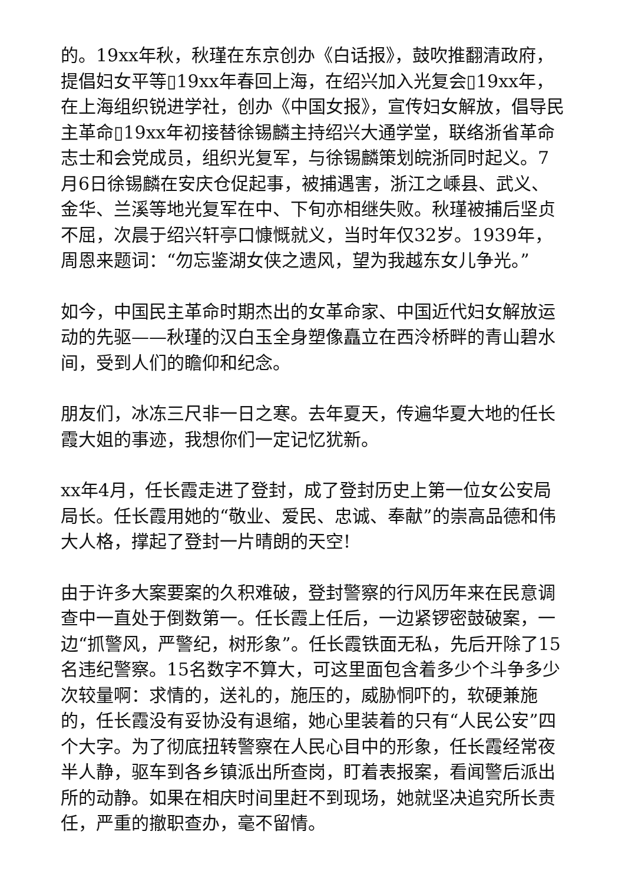的。19xx年秋，秋瑾在东京创办《白话报》，鼓吹推翻清政府，提倡妇女平等▯19xx年春回上海，在绍兴加入光复会▯19xx年，在上海组织锐进学社，创办《中国女报》，宣传妇女解放，倡导民主革命▯19xx年初接替徐锡麟主持绍兴大通学堂，联络浙省革命志士和会党成员，组织光复军，与徐锡麟策划皖浙同时起义。7月6日徐锡麟在安庆仓促起事，被捕遇害，浙江之嵊县、武义、金华、兰溪等地光复军在中、下旬亦相继失败。秋瑾被捕后坚贞不屈，次晨于绍兴轩亭口慷慨就义，当时年仅32岁。1939年，周恩来题词：“勿忘鉴湖女侠之遗风，望为我越东女儿争光。”
如今，中国民主革命时期杰出的女革命家、中国近代妇女解放运动的先驱——秋瑾的汉白玉全身塑像矗立在西泠桥畔的青山碧水间，受到人们的瞻仰和纪念。
朋友们，冰冻三尺非一日之寒。去年夏天，传遍华夏大地的任长霞大姐的事迹，我想你们一定记忆犹新。
xx年4月，任长霞走进了登封，成了登封历史上第一位女公安局局长。任长霞用她的“敬业、爱民、忠诚、奉献”的崇高品德和伟大人格，撑起了登封一片晴朗的天空!
由于许多大案要案的久积难破，登封警察的行风历年来在民意调查中一直处于倒数第一。任长霞上任后，一边紧锣密鼓破案，一边“抓警风，严警纪，树形象”。任长霞铁面无私，先后开除了15名违纪警察。15名数字不算大，可这里面包含着多少个斗争多少次较量啊：求情的，送礼的，施压的，威胁恫吓的，软硬兼施的，任长霞没有妥协没有退缩，她心里装着的只有“人民公安”四个大字。为了彻底扭转警察在人民心目中的形象，任长霞经常夜半人静，驱车到各乡镇派出所查岗，盯着表报案，看闻警后派出所的动静。如果在相庆时间里赶不到现场，她就坚决追究所长责任，严重的撤职查办，毫不留情。